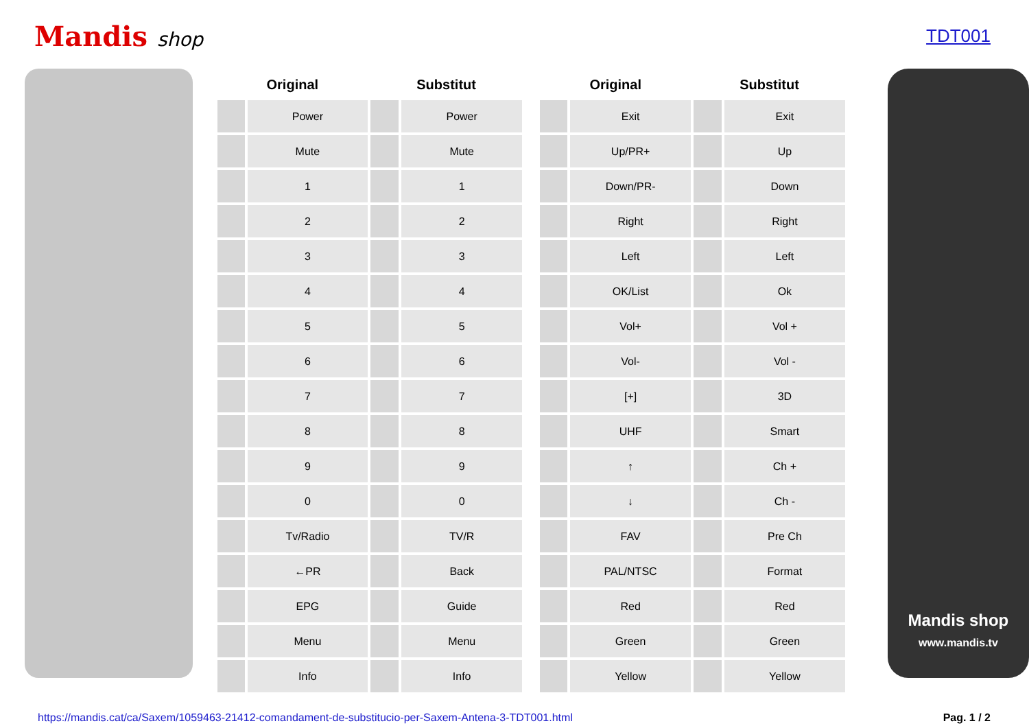Mandis shop TDT001
| Original | | Substitut | |
| --- | --- | --- | --- |
| | Power | | Power |
| | Mute | | Mute |
| | 1 | | 1 |
| | 2 | | 2 |
| | 3 | | 3 |
| | 4 | | 4 |
| | 5 | | 5 |
| | 6 | | 6 |
| | 7 | | 7 |
| | 8 | | 8 |
| | 9 | | 9 |
| | 0 | | 0 |
| | Tv/Radio | | TV/R |
| | ←PR | | Back |
| | EPG | | Guide |
| | Menu | | Menu |
| | Info | | Info |
| Original | | Substitut | |
| --- | --- | --- | --- |
| | Exit | | Exit |
| | Up/PR+ | | Up |
| | Down/PR- | | Down |
| | Right | | Right |
| | Left | | Left |
| | OK/List | | Ok |
| | Vol+ | | Vol + |
| | Vol- | | Vol - |
| | [+] | | 3D |
| | UHF | | Smart |
| | ↑ | | Ch + |
| | ↓ | | Ch - |
| | FAV | | Pre Ch |
| | PAL/NTSC | | Format |
| | Red | | Red |
| | Green | | Green |
| | Yellow | | Yellow |
Mandis shop
www.mandis.tv
https://mandis.cat/ca/Saxem/1059463-21412-comandament-de-substitucio-per-Saxem-Antena-3-TDT001.html Pag. 1 / 2